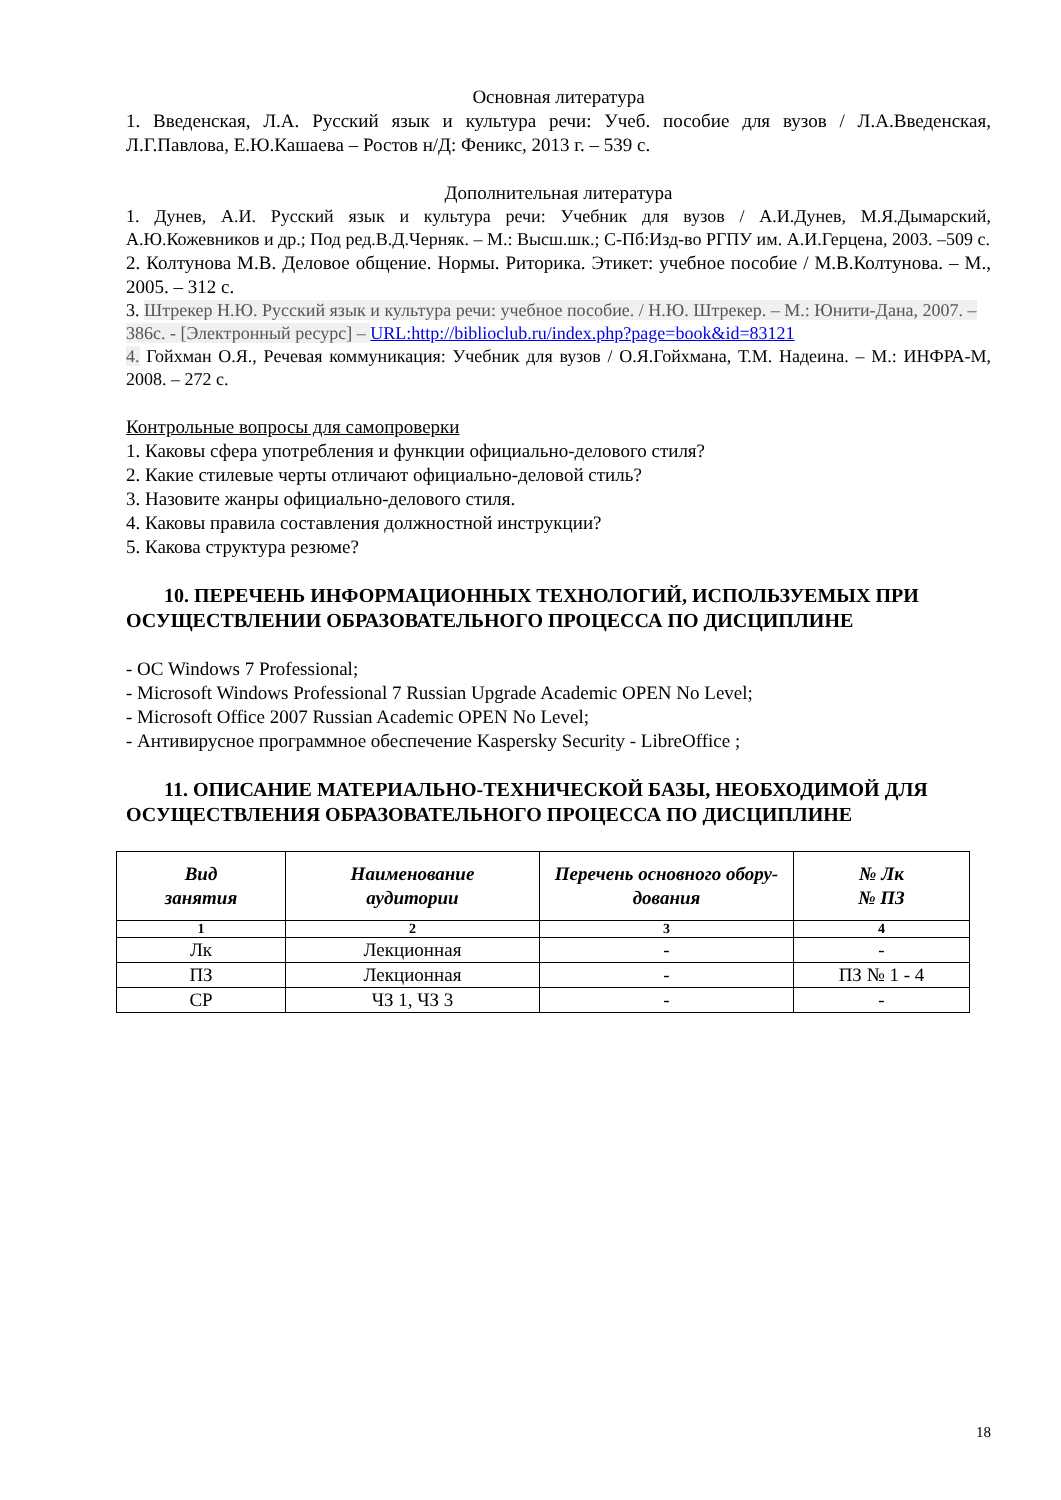Основная литература
1. Введенская, Л.А. Русский язык и культура речи: Учеб. пособие для вузов / Л.А.Введенская, Л.Г.Павлова, Е.Ю.Кашаева – Ростов н/Д: Феникс, 2013 г. – 539 с.
Дополнительная литература
1. Дунев, А.И. Русский язык и культура речи: Учебник для вузов / А.И.Дунев, М.Я.Дымарский, А.Ю.Кожевников и др.; Под ред.В.Д.Черняк. – М.: Высш.шк.; С-Пб:Изд-во РГПУ им. А.И.Герцена, 2003. –509 с.
2. Колтунова М.В. Деловое общение. Нормы. Риторика. Этикет: учебное пособие / М.В.Колтунова. – М., 2005. – 312 с.
3. Штрекер Н.Ю. Русский язык и культура речи: учебное пособие. / Н.Ю. Штрекер. – М.: Юнити-Дана, 2007. – 386с. - [Электронный ресурс] – URL:http://biblioclub.ru/index.php?page=book&id=83121
4. Гойхман О.Я., Речевая коммуникация: Учебник для вузов / О.Я.Гойхмана, Т.М. Надеина. – М.: ИНФРА-М, 2008. – 272 с.
Контрольные вопросы для самопроверки
1. Каковы сфера употребления и функции официально-делового стиля?
2. Какие стилевые черты отличают официально-деловой стиль?
3. Назовите жанры официально-делового стиля.
4. Каковы правила составления должностной инструкции?
5. Какова структура резюме?
10. ПЕРЕЧЕНЬ ИНФОРМАЦИОННЫХ ТЕХНОЛОГИЙ, ИСПОЛЬЗУЕМЫХ ПРИ ОСУЩЕСТВЛЕНИИ ОБРАЗОВАТЕЛЬНОГО ПРОЦЕССА ПО ДИСЦИПЛИНЕ
- OC Windows 7 Professional;
- Microsoft Windows Professional 7 Russian Upgrade Academic OPEN No Level;
- Microsoft Office 2007 Russian Academic OPEN No Level;
- Антивирусное программное обеспечение Kaspersky Security - LibreOffice ;
11. ОПИСАНИЕ МАТЕРИАЛЬНО-ТЕХНИЧЕСКОЙ БАЗЫ, НЕОБХОДИМОЙ ДЛЯ ОСУЩЕСТВЛЕНИЯ ОБРАЗОВАТЕЛЬНОГО ПРОЦЕССА ПО ДИСЦИПЛИНЕ
| Вид занятия | Наименование аудитории | Перечень основного обору-дования | № Лк № ПЗ |
| --- | --- | --- | --- |
| 1 | 2 | 3 | 4 |
| Лк | Лекционная | - | - |
| ПЗ | Лекционная | - | ПЗ № 1 - 4 |
| СР | ЧЗ 1, ЧЗ 3 | - | - |
18